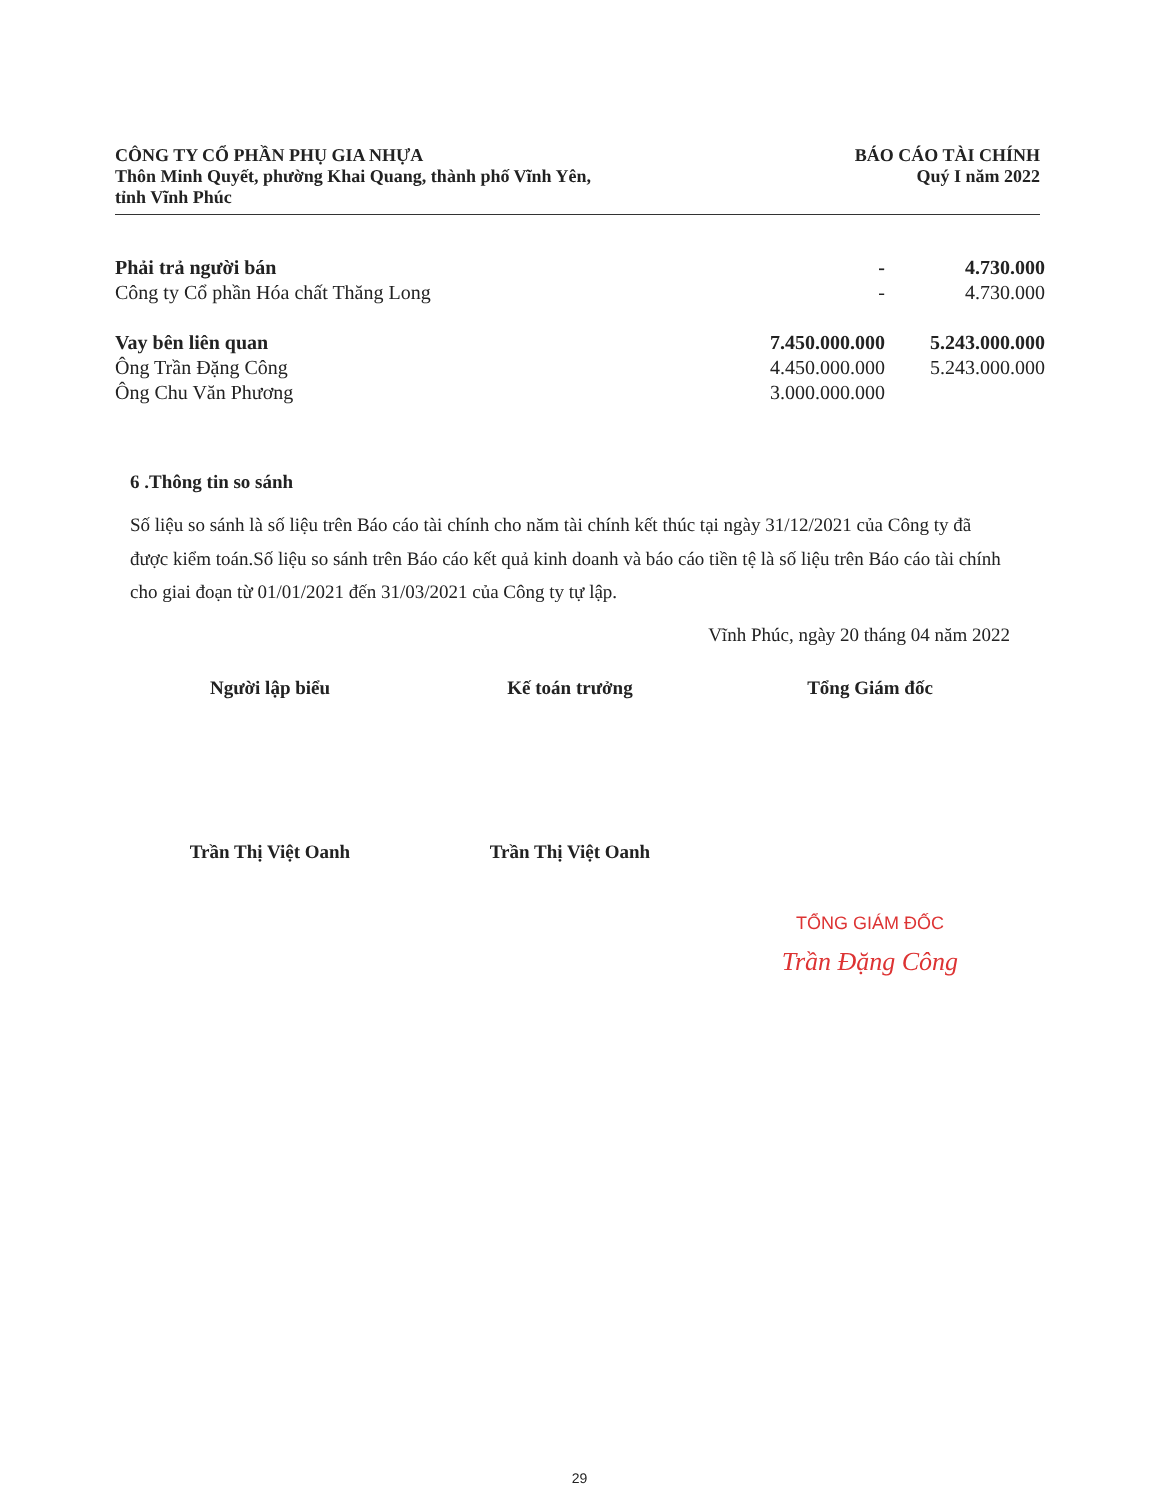CÔNG TY CỔ PHẦN PHỤ GIA NHỰA
Thôn Minh Quyết, phường Khai Quang, thành phố Vĩnh Yên,
tỉnh Vĩnh Phúc
BÁO CÁO TÀI CHÍNH
Quý I năm 2022
| Phải trả người bán | - | 4.730.000 |
| Công ty Cổ phần Hóa chất Thăng Long | - | 4.730.000 |
| Vay bên liên quan | 7.450.000.000 | 5.243.000.000 |
| Ông Trần Đặng Công | 4.450.000.000 | 5.243.000.000 |
| Ông Chu Văn Phương | 3.000.000.000 | |
6 .Thông tin so sánh
Số liệu so sánh là số liệu trên Báo cáo tài chính cho năm tài chính kết thúc tại ngày 31/12/2021 của Công ty đã được kiểm toán.Số liệu so sánh trên Báo cáo kết quả kinh doanh và báo cáo tiền tệ là số liệu trên Báo cáo tài chính cho giai đoạn từ 01/01/2021 đến 31/03/2021 của Công ty tự lập.
Vĩnh Phúc, ngày 20 tháng 04 năm 2022
Người lập biểu Kế toán trưởng Tổng Giám đốc
Trần Thị Việt Oanh Trần Thị Việt Oanh
TỔNG GIÁM ĐỐC
Trần Đặng Công
29